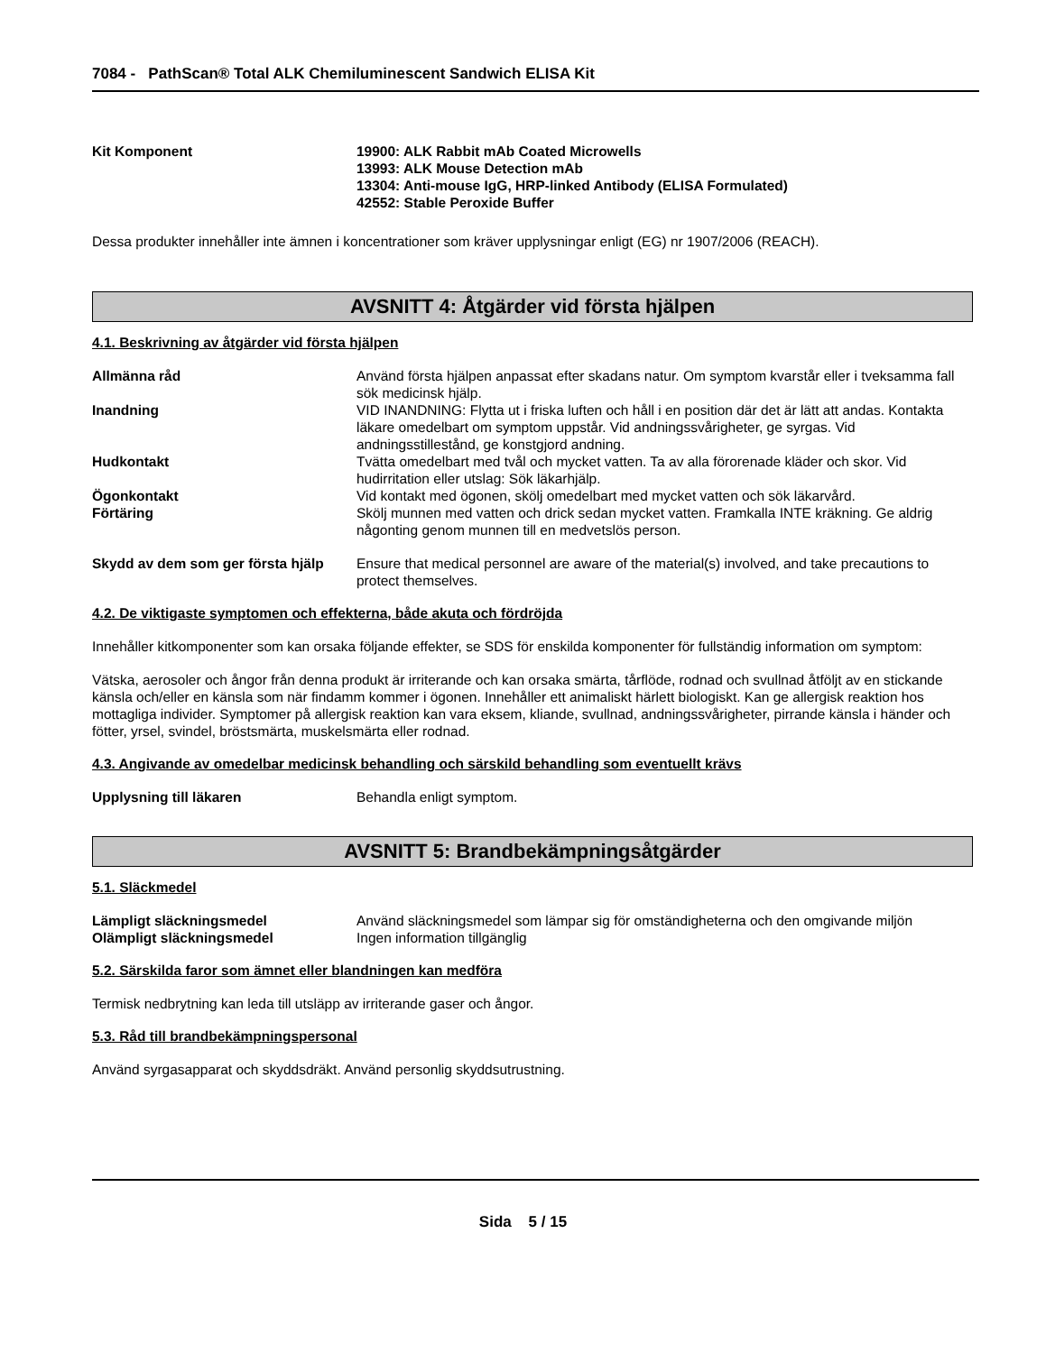7084 - PathScan® Total ALK Chemiluminescent Sandwich ELISA Kit
Kit Komponent 19900: ALK Rabbit mAb Coated Microwells
13993: ALK Mouse Detection mAb
13304: Anti-mouse IgG, HRP-linked Antibody (ELISA Formulated)
42552: Stable Peroxide Buffer
Dessa produkter innehåller inte ämnen i koncentrationer som kräver upplysningar enligt (EG) nr 1907/2006 (REACH).
AVSNITT 4: Åtgärder vid första hjälpen
4.1. Beskrivning av åtgärder vid första hjälpen
Allmänna råd Använd första hjälpen anpassat efter skadans natur. Om symptom kvarstår eller i tveksamma fall sök medicinsk hjälp.
Inandning VID INANDNING: Flytta ut i friska luften och håll i en position där det är lätt att andas. Kontakta läkare omedelbart om symptom uppstår. Vid andningssvårigheter, ge syrgas. Vid andningsstillestånd, ge konstgjord andning.
Hudkontakt Tvätta omedelbart med tvål och mycket vatten. Ta av alla förorenade kläder och skor. Vid hudirritation eller utslag: Sök läkarhjälp.
Ögonkontakt Vid kontakt med ögonen, skölj omedelbart med mycket vatten och sök läkarvård.
Förtäring Skölj munnen med vatten och drick sedan mycket vatten. Framkalla INTE kräkning. Ge aldrig någonting genom munnen till en medvetslös person.
Skydd av dem som ger första hjälp
Ensure that medical personnel are aware of the material(s) involved, and take precautions to protect themselves.
4.2. De viktigaste symptomen och effekterna, både akuta och fördröjda
Innehåller kitkomponenter som kan orsaka följande effekter, se SDS för enskilda komponenter för fullständig information om symptom:
Vätska, aerosoler och ångor från denna produkt är irriterande och kan orsaka smärta, tårflöde, rodnad och svullnad åtföljt av en stickande känsla och/eller en känsla som när findamm kommer i ögonen. Innehåller ett animaliskt härlett biologiskt. Kan ge allergisk reaktion hos mottagliga individer. Symptomer på allergisk reaktion kan vara eksem, kliande, svullnad, andningssvårigheter, pirrande känsla i händer och fötter, yrsel, svindel, bröstsmärta, muskelsmärta eller rodnad.
4.3. Angivande av omedelbar medicinsk behandling och särskild behandling som eventuellt krävs
Upplysning till läkaren Behandla enligt symptom.
AVSNITT 5: Brandbekämpningsåtgärder
5.1. Släckmedel
Lämpligt släckningsmedel Använd släckningsmedel som lämpar sig för omständigheterna och den omgivande miljön
Olämpligt släckningsmedel Ingen information tillgänglig
5.2. Särskilda faror som ämnet eller blandningen kan medföra
Termisk nedbrytning kan leda till utsläpp av irriterande gaser och ångor.
5.3. Råd till brandbekämpningspersonal
Använd syrgasapparat och skyddsdräkt. Använd personlig skyddsutrustning.
Sida 5 / 15